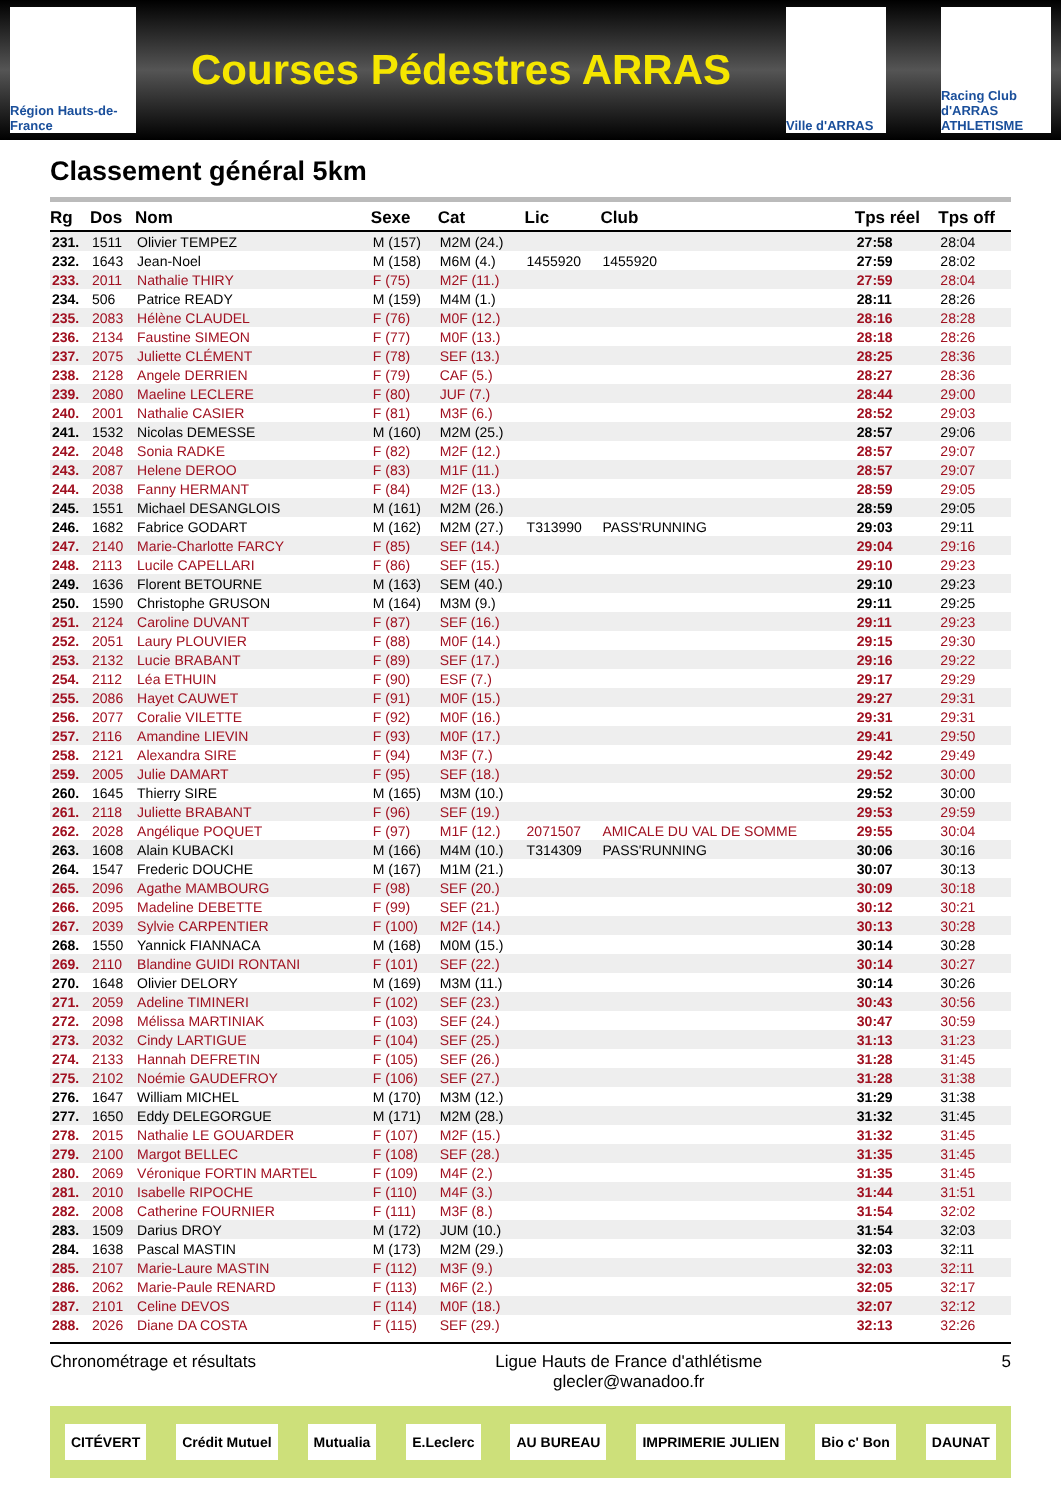Région Hauts-de-France
Courses Pédestres ARRAS
Ville d'ARRAS
Racing Club d'ARRAS ATHLETISME
Classement général 5km
| Rg | Dos | Nom | Sexe | Cat | Lic | Club | Tps réel | Tps off |
| --- | --- | --- | --- | --- | --- | --- | --- | --- |
| 231. | 1511 | Olivier TEMPEZ | M (157) | M2M (24.) | | | 27:58 | 28:04 |
| 232. | 1643 | Jean-Noel | M (158) | M6M (4.) | 1455920 | 1455920 | 27:59 | 28:02 |
| 233. | 2011 | Nathalie THIRY | F (75) | M2F (11.) | | | 27:59 | 28:04 |
| 234. | 506 | Patrice READY | M (159) | M4M (1.) | | | 28:11 | 28:26 |
| 235. | 2083 | Hélène CLAUDEL | F (76) | M0F (12.) | | | 28:16 | 28:28 |
| 236. | 2134 | Faustine SIMEON | F (77) | M0F (13.) | | | 28:18 | 28:26 |
| 237. | 2075 | Juliette CLÉMENT | F (78) | SEF (13.) | | | 28:25 | 28:36 |
| 238. | 2128 | Angele DERRIEN | F (79) | CAF (5.) | | | 28:27 | 28:36 |
| 239. | 2080 | Maeline LECLERE | F (80) | JUF (7.) | | | 28:44 | 29:00 |
| 240. | 2001 | Nathalie CASIER | F (81) | M3F (6.) | | | 28:52 | 29:03 |
| 241. | 1532 | Nicolas DEMESSE | M (160) | M2M (25.) | | | 28:57 | 29:06 |
| 242. | 2048 | Sonia RADKE | F (82) | M2F (12.) | | | 28:57 | 29:07 |
| 243. | 2087 | Helene DEROO | F (83) | M1F (11.) | | | 28:57 | 29:07 |
| 244. | 2038 | Fanny HERMANT | F (84) | M2F (13.) | | | 28:59 | 29:05 |
| 245. | 1551 | Michael DESANGLOIS | M (161) | M2M (26.) | | | 28:59 | 29:05 |
| 246. | 1682 | Fabrice GODART | M (162) | M2M (27.) | T313990 | PASS'RUNNING | 29:03 | 29:11 |
| 247. | 2140 | Marie-Charlotte FARCY | F (85) | SEF (14.) | | | 29:04 | 29:16 |
| 248. | 2113 | Lucile CAPELLARI | F (86) | SEF (15.) | | | 29:10 | 29:23 |
| 249. | 1636 | Florent BETOURNE | M (163) | SEM (40.) | | | 29:10 | 29:23 |
| 250. | 1590 | Christophe GRUSON | M (164) | M3M (9.) | | | 29:11 | 29:25 |
| 251. | 2124 | Caroline DUVANT | F (87) | SEF (16.) | | | 29:11 | 29:23 |
| 252. | 2051 | Laury PLOUVIER | F (88) | M0F (14.) | | | 29:15 | 29:30 |
| 253. | 2132 | Lucie BRABANT | F (89) | SEF (17.) | | | 29:16 | 29:22 |
| 254. | 2112 | Léa ETHUIN | F (90) | ESF (7.) | | | 29:17 | 29:29 |
| 255. | 2086 | Hayet CAUWET | F (91) | M0F (15.) | | | 29:27 | 29:31 |
| 256. | 2077 | Coralie VILETTE | F (92) | M0F (16.) | | | 29:31 | 29:31 |
| 257. | 2116 | Amandine LIEVIN | F (93) | M0F (17.) | | | 29:41 | 29:50 |
| 258. | 2121 | Alexandra SIRE | F (94) | M3F (7.) | | | 29:42 | 29:49 |
| 259. | 2005 | Julie DAMART | F (95) | SEF (18.) | | | 29:52 | 30:00 |
| 260. | 1645 | Thierry SIRE | M (165) | M3M (10.) | | | 29:52 | 30:00 |
| 261. | 2118 | Juliette BRABANT | F (96) | SEF (19.) | | | 29:53 | 29:59 |
| 262. | 2028 | Angélique POQUET | F (97) | M1F (12.) | 2071507 | AMICALE DU VAL DE SOMME | 29:55 | 30:04 |
| 263. | 1608 | Alain KUBACKI | M (166) | M4M (10.) | T314309 | PASS'RUNNING | 30:06 | 30:16 |
| 264. | 1547 | Frederic DOUCHE | M (167) | M1M (21.) | | | 30:07 | 30:13 |
| 265. | 2096 | Agathe MAMBOURG | F (98) | SEF (20.) | | | 30:09 | 30:18 |
| 266. | 2095 | Madeline DEBETTE | F (99) | SEF (21.) | | | 30:12 | 30:21 |
| 267. | 2039 | Sylvie CARPENTIER | F (100) | M2F (14.) | | | 30:13 | 30:28 |
| 268. | 1550 | Yannick FIANNACA | M (168) | M0M (15.) | | | 30:14 | 30:28 |
| 269. | 2110 | Blandine GUIDI RONTANI | F (101) | SEF (22.) | | | 30:14 | 30:27 |
| 270. | 1648 | Olivier DELORY | M (169) | M3M (11.) | | | 30:14 | 30:26 |
| 271. | 2059 | Adeline TIMINERI | F (102) | SEF (23.) | | | 30:43 | 30:56 |
| 272. | 2098 | Mélissa MARTINIAK | F (103) | SEF (24.) | | | 30:47 | 30:59 |
| 273. | 2032 | Cindy LARTIGUE | F (104) | SEF (25.) | | | 31:13 | 31:23 |
| 274. | 2133 | Hannah DEFRETIN | F (105) | SEF (26.) | | | 31:28 | 31:45 |
| 275. | 2102 | Noémie GAUDEFROY | F (106) | SEF (27.) | | | 31:28 | 31:38 |
| 276. | 1647 | William MICHEL | M (170) | M3M (12.) | | | 31:29 | 31:38 |
| 277. | 1650 | Eddy DELEGORGUE | M (171) | M2M (28.) | | | 31:32 | 31:45 |
| 278. | 2015 | Nathalie LE GOUARDER | F (107) | M2F (15.) | | | 31:32 | 31:45 |
| 279. | 2100 | Margot BELLEC | F (108) | SEF (28.) | | | 31:35 | 31:45 |
| 280. | 2069 | Véronique FORTIN MARTEL | F (109) | M4F (2.) | | | 31:35 | 31:45 |
| 281. | 2010 | Isabelle RIPOCHE | F (110) | M4F (3.) | | | 31:44 | 31:51 |
| 282. | 2008 | Catherine FOURNIER | F (111) | M3F (8.) | | | 31:54 | 32:02 |
| 283. | 1509 | Darius DROY | M (172) | JUM (10.) | | | 31:54 | 32:03 |
| 284. | 1638 | Pascal MASTIN | M (173) | M2M (29.) | | | 32:03 | 32:11 |
| 285. | 2107 | Marie-Laure MASTIN | F (112) | M3F (9.) | | | 32:03 | 32:11 |
| 286. | 2062 | Marie-Paule RENARD | F (113) | M6F (2.) | | | 32:05 | 32:17 |
| 287. | 2101 | Celine DEVOS | F (114) | M0F (18.) | | | 32:07 | 32:12 |
| 288. | 2026 | Diane DA COSTA | F (115) | SEF (29.) | | | 32:13 | 32:26 |
Chronométrage et résultats Ligue Hauts de France d'athlétisme
glecler@wanadoo.fr
5
CITÉVERT Crédit Mutuel Mutualia E.Leclerc AU BUREAU IMPRIMERIE JULIEN Bio c' Bon DAUNAT